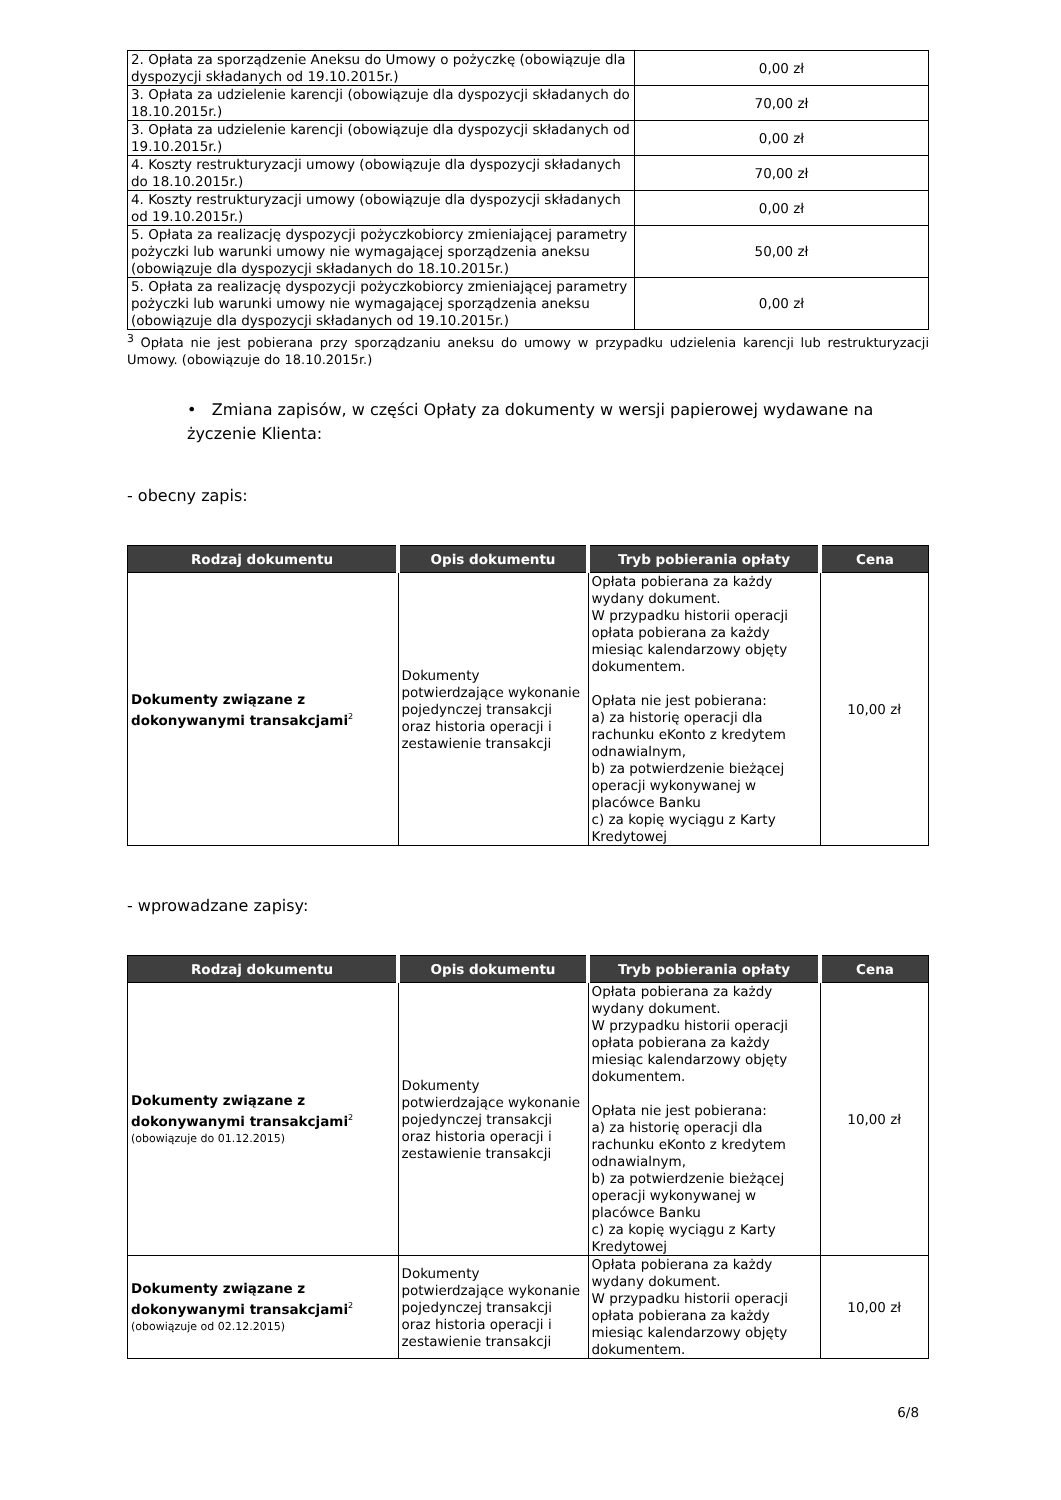| 2. Opłata za sporządzenie Aneksu do Umowy o pożyczkę (obowiązuje dla dyspozycji składanych od 19.10.2015r.) | 0,00 zł |
| 3. Opłata za udzielenie karencji (obowiązuje dla dyspozycji składanych do 18.10.2015r.) | 70,00 zł |
| 3. Opłata za udzielenie karencji (obowiązuje dla dyspozycji składanych od 19.10.2015r.) | 0,00 zł |
| 4. Koszty restrukturyzacji umowy (obowiązuje dla dyspozycji składanych do 18.10.2015r.) | 70,00 zł |
| 4. Koszty restrukturyzacji umowy (obowiązuje dla dyspozycji składanych od 19.10.2015r.) | 0,00 zł |
| 5. Opłata za realizację dyspozycji pożyczkobiorcy zmieniającej parametry pożyczki lub warunki umowy nie wymagającej sporządzenia aneksu (obowiązuje dla dyspozycji składanych do 18.10.2015r.) | 50,00 zł |
| 5. Opłata za realizację dyspozycji pożyczkobiorcy zmieniającej parametry pożyczki lub warunki umowy nie wymagającej sporządzenia aneksu (obowiązuje dla dyspozycji składanych od 19.10.2015r.) | 0,00 zł |
<sup>3</sup> Opłata nie jest pobierana przy sporządzaniu aneksu do umowy w przypadku udzielenia karencji lub restrukturyzacji Umowy. (obowiązuje do 18.10.2015r.)
• Zmiana zapisów, w części Opłaty za dokumenty w wersji papierowej wydawane na życzenie Klienta:
- obecny zapis:
| Rodzaj dokumentu | Opis dokumentu | Tryb pobierania opłaty | Cena |
| --- | --- | --- | --- |
| Dokumenty związane z dokonywanymi transakcjami<sup>2</sup> | Dokumenty potwierdzające wykonanie pojedynczej transakcji oraz historia operacji i zestawienie transakcji | Opłata pobierana za każdy wydany dokument. W przypadku historii operacji opłata pobierana za każdy miesiąc kalendarzowy objęty dokumentem. Opłata nie jest pobierana: a) za historię operacji dla rachunku eKonto z kredytem odnawialnym, b) za potwierdzenie bieżącej operacji wykonywanej w placówce Banku c) za kopię wyciągu z Karty Kredytowej | 10,00 zł |
- wprowadzane zapisy:
| Rodzaj dokumentu | Opis dokumentu | Tryb pobierania opłaty | Cena |
| --- | --- | --- | --- |
| Dokumenty związane z dokonywanymi transakcjami<sup>2</sup> (obowiązuje do 01.12.2015) | Dokumenty potwierdzające wykonanie pojedynczej transakcji oraz historia operacji i zestawienie transakcji | Opłata pobierana za każdy wydany dokument. W przypadku historii operacji opłata pobierana za każdy miesiąc kalendarzowy objęty dokumentem. Opłata nie jest pobierana: a) za historię operacji dla rachunku eKonto z kredytem odnawialnym, b) za potwierdzenie bieżącej operacji wykonywanej w placówce Banku c) za kopię wyciągu z Karty Kredytowej | 10,00 zł |
| Dokumenty związane z dokonywanymi transakcjami<sup>2</sup> (obowiązuje od 02.12.2015) | Dokumenty potwierdzające wykonanie pojedynczej transakcji oraz historia operacji i zestawienie transakcji | Opłata pobierana za każdy wydany dokument. W przypadku historii operacji opłata pobierana za każdy miesiąc kalendarzowy objęty dokumentem. | 10,00 zł |
6/8